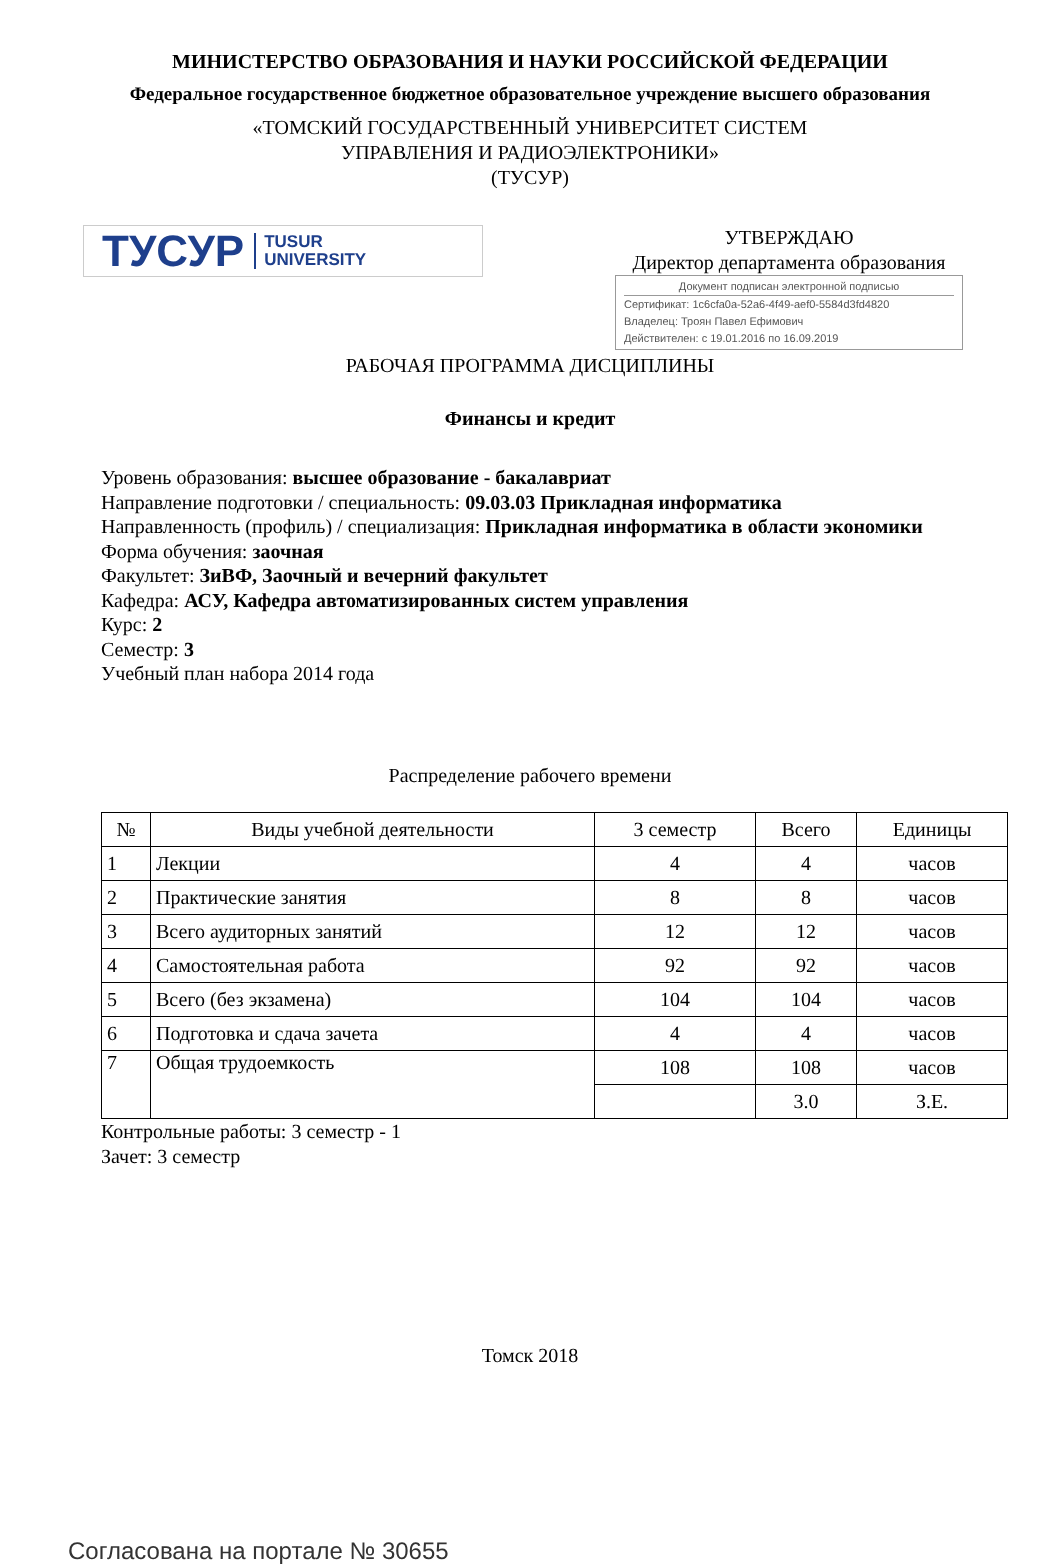МИНИСТЕРСТВО ОБРАЗОВАНИЯ И НАУКИ РОССИЙСКОЙ ФЕДЕРАЦИИ
Федеральное государственное бюджетное образовательное учреждение высшего образования
«ТОМСКИЙ ГОСУДАРСТВЕННЫЙ УНИВЕРСИТЕТ СИСТЕМ
УПРАВЛЕНИЯ И РАДИОЭЛЕКТРОНИКИ»
(ТУСУР)
ТУСУР TUSUR
UNIVERSITY
УТВЕРЖДАЮ
Директор департамента образования
Документ подписан электронной подписью
Сертификат: 1c6cfa0a-52a6-4f49-aef0-5584d3fd4820
Владелец: Троян Павел Ефимович
Действителен: с 19.01.2016 по 16.09.2019
РАБОЧАЯ ПРОГРАММА ДИСЦИПЛИНЫ
Финансы и кредит
Уровень образования: высшее образование - бакалавриат
Направление подготовки / специальность: 09.03.03 Прикладная информатика
Направленность (профиль) / специализация: Прикладная информатика в области экономики
Форма обучения: заочная
Факультет: ЗиВФ, Заочный и вечерний факультет
Кафедра: АСУ, Кафедра автоматизированных систем управления
Курс: 2
Семестр: 3
Учебный план набора 2014 года
Распределение рабочего времени
| № | Виды учебной деятельности | 3 семестр | Всего | Единицы |
| --- | --- | --- | --- | --- |
| 1 | Лекции | 4 | 4 | часов |
| 2 | Практические занятия | 8 | 8 | часов |
| 3 | Всего аудиторных занятий | 12 | 12 | часов |
| 4 | Самостоятельная работа | 92 | 92 | часов |
| 5 | Всего (без экзамена) | 104 | 104 | часов |
| 6 | Подготовка и сдача зачета | 4 | 4 | часов |
| 7 | Общая трудоемкость | 108 | 108 | часов |
| | | | 3.0 | З.Е. |
Контрольные работы: 3 семестр - 1
Зачет: 3 семестр
Томск 2018
Согласована на портале № 30655